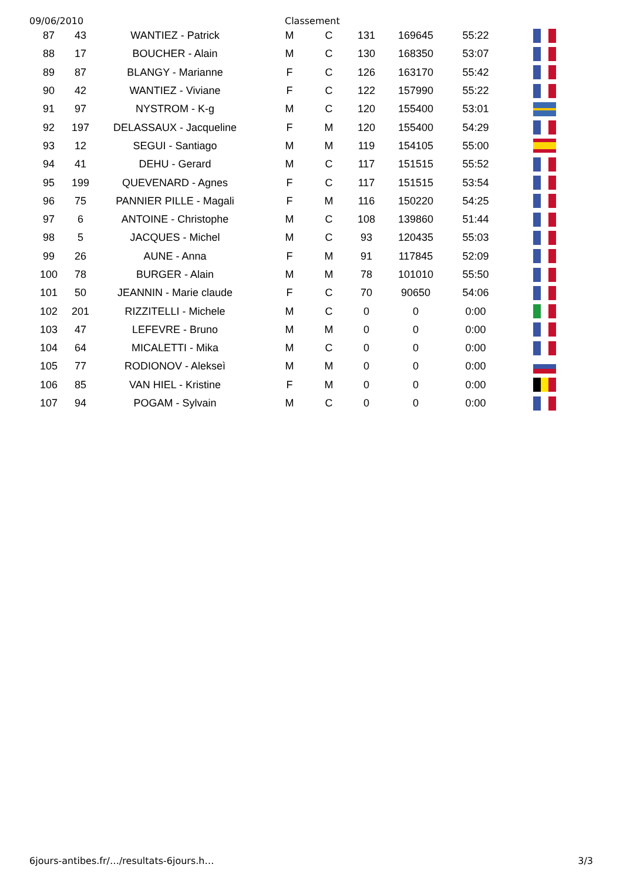09/06/2010 Classement
| 87 | 43 | WANTIEZ - Patrick | M | C | 131 | 169645 | 55:22 | |
| 88 | 17 | BOUCHER - Alain | M | C | 130 | 168350 | 53:07 | |
| 89 | 87 | BLANGY - Marianne | F | C | 126 | 163170 | 55:42 | |
| 90 | 42 | WANTIEZ - Viviane | F | C | 122 | 157990 | 55:22 | |
| 91 | 97 | NYSTROM - K-g | M | C | 120 | 155400 | 53:01 | |
| 92 | 197 | DELASSAUX - Jacqueline | F | M | 120 | 155400 | 54:29 | |
| 93 | 12 | SEGUI - Santiago | M | M | 119 | 154105 | 55:00 | |
| 94 | 41 | DEHU - Gerard | M | C | 117 | 151515 | 55:52 | |
| 95 | 199 | QUEVENARD - Agnes | F | C | 117 | 151515 | 53:54 | |
| 96 | 75 | PANNIER PILLE - Magali | F | M | 116 | 150220 | 54:25 | |
| 97 | 6 | ANTOINE - Christophe | M | C | 108 | 139860 | 51:44 | |
| 98 | 5 | JACQUES - Michel | M | C | 93 | 120435 | 55:03 | |
| 99 | 26 | AUNE - Anna | F | M | 91 | 117845 | 52:09 | |
| 100 | 78 | BURGER - Alain | M | M | 78 | 101010 | 55:50 | |
| 101 | 50 | JEANNIN - Marie claude | F | C | 70 | 90650 | 54:06 | |
| 102 | 201 | RIZZITELLI - Michele | M | C | 0 | 0 | 0:00 | |
| 103 | 47 | LEFEVRE - Bruno | M | M | 0 | 0 | 0:00 | |
| 104 | 64 | MICALETTI - Mika | M | C | 0 | 0 | 0:00 | |
| 105 | 77 | RODIONOV - Alekseì | M | M | 0 | 0 | 0:00 | |
| 106 | 85 | VAN HIEL - Kristine | F | M | 0 | 0 | 0:00 | |
| 107 | 94 | POGAM - Sylvain | M | C | 0 | 0 | 0:00 | |
6jours-antibes.fr/…/resultats-6jours.h… 3/3